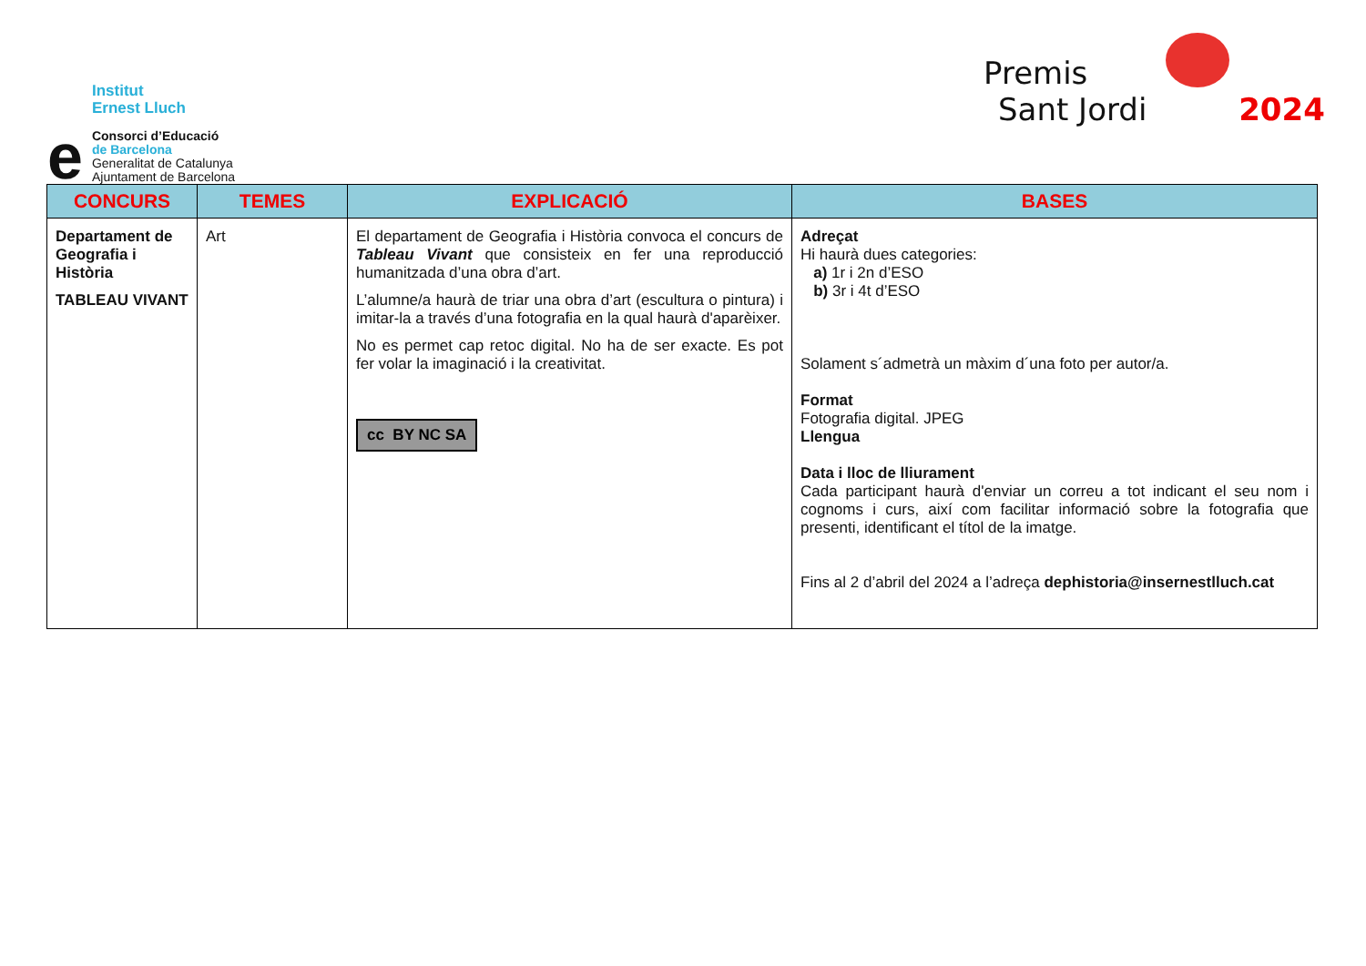e
Institut
Ernest Lluch
Consorci d’Educació
de Barcelona
Generalitat de Catalunya
Ajuntament de Barcelona
Premis
Sant Jordi 2024
| CONCURS | TEMES | EXPLICACIÓ | BASES |
| --- | --- | --- | --- |
| Departament de Geografia i Història TABLEAU VIVANT | Art | El departament de Geografia i Història convoca el concurs de Tableau Vivant que consisteix en fer una reproducció humanitzada d’una obra d’art. L’alumne/a haurà de triar una obra d’art (escultura o pintura) i imitar-la a través d’una fotografia en la qual haurà d'aparèixer. No es permet cap retoc digital. No ha de ser exacte. Es pot fer volar la imaginació i la creativitat. cc BY NC SA | Adreçat Hi haurà dues categories: a) 1r i 2n d’ESO b) 3r i 4t d’ESO Solament s´admetrà un màxim d´una foto per autor/a. Format Fotografia digital. JPEG Llengua Data i lloc de lliurament Cada participant haurà d'enviar un correu a tot indicant el seu nom i cognoms i curs, així com facilitar informació sobre la fotografia que presenti, identificant el títol de la imatge. Fins al 2 d’abril del 2024 a l’adreça dephistoria@insernestlluch.cat |